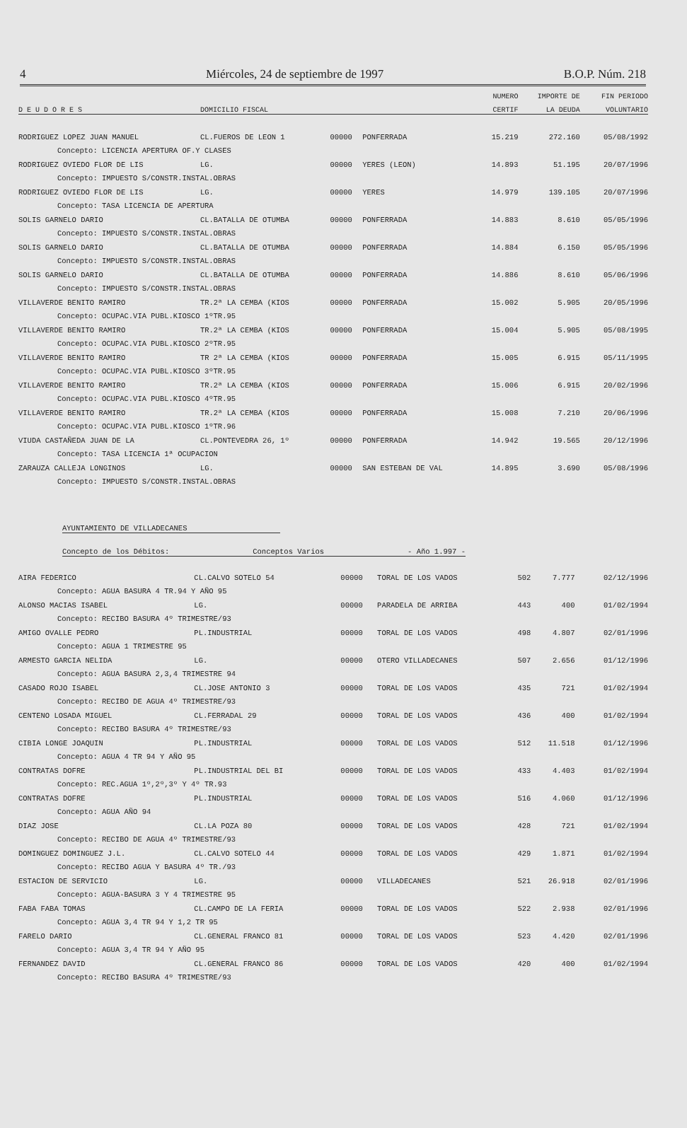4 Miércoles, 24 de septiembre de 1997 B.O.P. Núm. 218
| D E U D O R E S | DOMICILIO FISCAL | | | NUMERO | IMPORTE DE | FIN PERIODO |
| --- | --- | --- | --- | --- | --- | --- |
| | | | | CERTIF | LA DEUDA | VOLUNTARIO |
| RODRIGUEZ LOPEZ JUAN MANUEL | CL.FUEROS DE LEON 1 | 00000 | PONFERRADA | 15.219 | 272.160 | 05/08/1992 |
| Concepto: LICENCIA APERTURA OF.Y CLASES | | | | | | |
| RODRIGUEZ OVIEDO FLOR DE LIS | LG. | 00000 | YERES (LEON) | 14.893 | 51.195 | 20/07/1996 |
| Concepto: IMPUESTO S/CONSTR.INSTAL.OBRAS | | | | | | |
| RODRIGUEZ OVIEDO FLOR DE LIS | LG. | 00000 | YERES | 14.979 | 139.105 | 20/07/1996 |
| Concepto: TASA LICENCIA DE APERTURA | | | | | | |
| SOLIS GARNELO DARIO | CL.BATALLA DE OTUMBA | 00000 | PONFERRADA | 14.883 | 8.610 | 05/05/1996 |
| Concepto: IMPUESTO S/CONSTR.INSTAL.OBRAS | | | | | | |
| SOLIS GARNELO DARIO | CL.BATALLA DE OTUMBA | 00000 | PONFERRADA | 14.884 | 6.150 | 05/05/1996 |
| Concepto: IMPUESTO S/CONSTR.INSTAL.OBRAS | | | | | | |
| SOLIS GARNELO DARIO | CL.BATALLA DE OTUMBA | 00000 | PONFERRADA | 14.886 | 8.610 | 05/06/1996 |
| Concepto: IMPUESTO S/CONSTR.INSTAL.OBRAS | | | | | | |
| VILLAVERDE BENITO RAMIRO | TR.2ª LA CEMBA (KIOS | 00000 | PONFERRADA | 15.002 | 5.905 | 20/05/1996 |
| Concepto: OCUPAC.VIA PUBL.KIOSCO 1ºTR.95 | | | | | | |
| VILLAVERDE BENITO RAMIRO | TR.2ª LA CEMBA (KIOS | 00000 | PONFERRADA | 15.004 | 5.905 | 05/08/1995 |
| Concepto: OCUPAC.VIA PUBL.KIOSCO 2ºTR.95 | | | | | | |
| VILLAVERDE BENITO RAMIRO | TR 2ª LA CEMBA (KIOS | 00000 | PONFERRADA | 15.005 | 6.915 | 05/11/1995 |
| Concepto: OCUPAC.VIA PUBL.KIOSCO 3ºTR.95 | | | | | | |
| VILLAVERDE BENITO RAMIRO | TR.2ª LA CEMBA (KIOS | 00000 | PONFERRADA | 15.006 | 6.915 | 20/02/1996 |
| Concepto: OCUPAC.VIA PUBL.KIOSCO 4ºTR.95 | | | | | | |
| VILLAVERDE BENITO RAMIRO | TR.2ª LA CEMBA (KIOS | 00000 | PONFERRADA | 15.008 | 7.210 | 20/06/1996 |
| Concepto: OCUPAC.VIA PUBL.KIOSCO 1ºTR.96 | | | | | | |
| VIUDA CASTAÑEDA JUAN DE LA | CL.PONTEVEDRA 26, 1º | 00000 | PONFERRADA | 14.942 | 19.565 | 20/12/1996 |
| Concepto: TASA LICENCIA 1ª OCUPACION | | | | | | |
| ZARAUZA CALLEJA LONGINOS | LG. | 00000 | SAN ESTEBAN DE VAL | 14.895 | 3.690 | 05/08/1996 |
| Concepto: IMPUESTO S/CONSTR.INSTAL.OBRAS | | | | | | |
AYUNTAMIENTO DE VILLADECANES
Concepto de los Débitos: Conceptos Varios - Año 1.997 -
| AIRA FEDERICO | CL.CALVO SOTELO 54 | 00000 | TORAL DE LOS VADOS | 502 | 7.777 | 02/12/1996 |
| Concepto: AGUA BASURA 4 TR.94 Y AÑO 95 | | | | | | |
| ALONSO MACIAS ISABEL | LG. | 00000 | PARADELA DE ARRIBA | 443 | 400 | 01/02/1994 |
| Concepto: RECIBO BASURA 4º TRIMESTRE/93 | | | | | | |
| AMIGO OVALLE PEDRO | PL.INDUSTRIAL | 00000 | TORAL DE LOS VADOS | 498 | 4.807 | 02/01/1996 |
| Concepto: AGUA 1 TRIMESTRE 95 | | | | | | |
| ARMESTO GARCIA NELIDA | LG. | 00000 | OTERO VILLADECANES | 507 | 2.656 | 01/12/1996 |
| Concepto: AGUA BASURA 2,3,4 TRIMESTRE 94 | | | | | | |
| CASADO ROJO ISABEL | CL.JOSE ANTONIO 3 | 00000 | TORAL DE LOS VADOS | 435 | 721 | 01/02/1994 |
| Concepto: RECIBO DE AGUA 4º TRIMESTRE/93 | | | | | | |
| CENTENO LOSADA MIGUEL | CL.FERRADAL 29 | 00000 | TORAL DE LOS VADOS | 436 | 400 | 01/02/1994 |
| Concepto: RECIBO BASURA 4º TRIMESTRE/93 | | | | | | |
| CIBIA LONGE JOAQUIN | PL.INDUSTRIAL | 00000 | TORAL DE LOS VADOS | 512 | 11.518 | 01/12/1996 |
| Concepto: AGUA 4 TR 94 Y AÑO 95 | | | | | | |
| CONTRATAS DOFRE | PL.INDUSTRIAL DEL BI | 00000 | TORAL DE LOS VADOS | 433 | 4.403 | 01/02/1994 |
| Concepto: REC.AGUA 1º,2º,3º Y 4º TR.93 | | | | | | |
| CONTRATAS DOFRE | PL.INDUSTRIAL | 00000 | TORAL DE LOS VADOS | 516 | 4.060 | 01/12/1996 |
| Concepto: AGUA AÑO 94 | | | | | | |
| DIAZ JOSE | CL.LA POZA 80 | 00000 | TORAL DE LOS VADOS | 428 | 721 | 01/02/1994 |
| Concepto: RECIBO DE AGUA 4º TRIMESTRE/93 | | | | | | |
| DOMINGUEZ DOMINGUEZ J.L. | CL.CALVO SOTELO 44 | 00000 | TORAL DE LOS VADOS | 429 | 1.871 | 01/02/1994 |
| Concepto: RECIBO AGUA Y BASURA 4º TR./93 | | | | | | |
| ESTACION DE SERVICIO | LG. | 00000 | VILLADECANES | 521 | 26.918 | 02/01/1996 |
| Concepto: AGUA-BASURA 3 Y 4 TRIMESTRE 95 | | | | | | |
| FABA FABA TOMAS | CL.CAMPO DE LA FERIA | 00000 | TORAL DE LOS VADOS | 522 | 2.938 | 02/01/1996 |
| Concepto: AGUA 3,4 TR 94 Y 1,2 TR 95 | | | | | | |
| FARELO DARIO | CL.GENERAL FRANCO 81 | 00000 | TORAL DE LOS VADOS | 523 | 4.420 | 02/01/1996 |
| Concepto: AGUA 3,4 TR 94 Y AÑO 95 | | | | | | |
| FERNANDEZ DAVID | CL.GENERAL FRANCO 86 | 00000 | TORAL DE LOS VADOS | 420 | 400 | 01/02/1994 |
| Concepto: RECIBO BASURA 4º TRIMESTRE/93 | | | | | | |